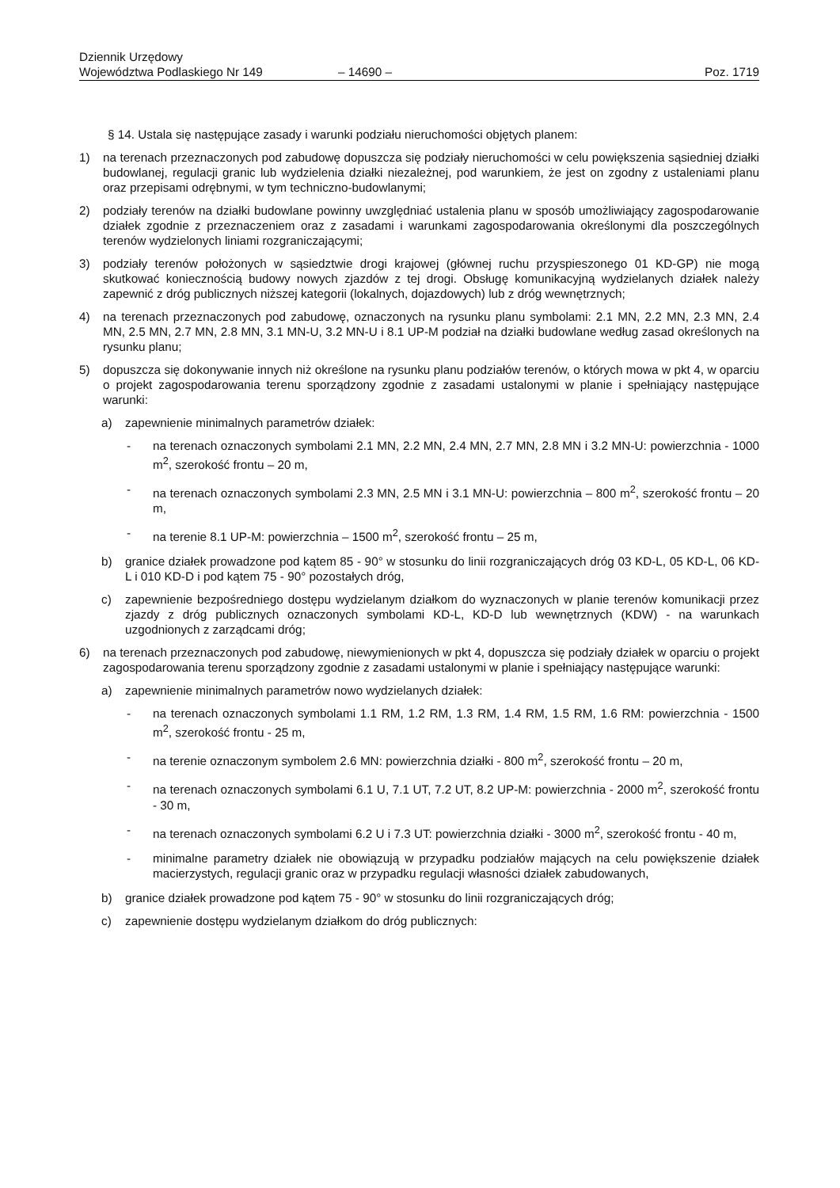Dziennik Urzędowy
Województwa Podlaskiego Nr 149
– 14690 –
Poz. 1719
§ 14. Ustala się następujące zasady i warunki podziału nieruchomości objętych planem:
1) na terenach przeznaczonych pod zabudowę dopuszcza się podziały nieruchomości w celu powiększenia sąsiedniej działki budowlanej, regulacji granic lub wydzielenia działki niezależnej, pod warunkiem, że jest on zgodny z ustaleniami planu oraz przepisami odrębnymi, w tym techniczno-budowlanymi;
2) podziały terenów na działki budowlane powinny uwzględniać ustalenia planu w sposób umożliwiający zagospodarowanie działek zgodnie z przeznaczeniem oraz z zasadami i warunkami zagospodarowania określonymi dla poszczególnych terenów wydzielonych liniami rozgraniczającymi;
3) podziały terenów położonych w sąsiedztwie drogi krajowej (głównej ruchu przyspieszonego 01 KD-GP) nie mogą skutkować koniecznością budowy nowych zjazdów z tej drogi. Obsługę komunikacyjną wydzielanych działek należy zapewnić z dróg publicznych niższej kategorii (lokalnych, dojazdowych) lub z dróg wewnętrznych;
4) na terenach przeznaczonych pod zabudowę, oznaczonych na rysunku planu symbolami: 2.1 MN, 2.2 MN, 2.3 MN, 2.4 MN, 2.5 MN, 2.7 MN, 2.8 MN, 3.1 MN-U, 3.2 MN-U i 8.1 UP-M podział na działki budowlane według zasad określonych na rysunku planu;
5) dopuszcza się dokonywanie innych niż określone na rysunku planu podziałów terenów, o których mowa w pkt 4, w oparciu o projekt zagospodarowania terenu sporządzony zgodnie z zasadami ustalonymi w planie i spełniający następujące warunki:
a) zapewnienie minimalnych parametrów działek:
- na terenach oznaczonych symbolami 2.1 MN, 2.2 MN, 2.4 MN, 2.7 MN, 2.8 MN i 3.2 MN-U: powierzchnia - 1000 m<sup>2</sup>, szerokość frontu – 20 m,
- na terenach oznaczonych symbolami 2.3 MN, 2.5 MN i 3.1 MN-U: powierzchnia – 800 m<sup>2</sup>, szerokość frontu – 20 m,
- na terenie 8.1 UP-M: powierzchnia – 1500 m<sup>2</sup>, szerokość frontu – 25 m,
b) granice działek prowadzone pod kątem 85 - 90° w stosunku do linii rozgraniczających dróg 03 KD-L, 05 KD-L, 06 KD-L i 010 KD-D i pod kątem 75 - 90° pozostałych dróg,
c) zapewnienie bezpośredniego dostępu wydzielanym działkom do wyznaczonych w planie terenów komunikacji przez zjazdy z dróg publicznych oznaczonych symbolami KD-L, KD-D lub wewnętrznych (KDW) - na warunkach uzgodnionych z zarządcami dróg;
6) na terenach przeznaczonych pod zabudowę, niewymienionych w pkt 4, dopuszcza się podziały działek w oparciu o projekt zagospodarowania terenu sporządzony zgodnie z zasadami ustalonymi w planie i spełniający następujące warunki:
a) zapewnienie minimalnych parametrów nowo wydzielanych działek:
- na terenach oznaczonych symbolami 1.1 RM, 1.2 RM, 1.3 RM, 1.4 RM, 1.5 RM, 1.6 RM: powierzchnia - 1500 m<sup>2</sup>, szerokość frontu - 25 m,
- na terenie oznaczonym symbolem 2.6 MN: powierzchnia działki - 800 m<sup>2</sup>, szerokość frontu – 20 m,
- na terenach oznaczonych symbolami 6.1 U, 7.1 UT, 7.2 UT, 8.2 UP-M: powierzchnia - 2000 m<sup>2</sup>, szerokość frontu - 30 m,
- na terenach oznaczonych symbolami 6.2 U i 7.3 UT: powierzchnia działki - 3000 m<sup>2</sup>, szerokość frontu - 40 m,
- minimalne parametry działek nie obowiązują w przypadku podziałów mających na celu powiększenie działek macierzystych, regulacji granic oraz w przypadku regulacji własności działek zabudowanych,
b) granice działek prowadzone pod kątem 75 - 90° w stosunku do linii rozgraniczających dróg;
c) zapewnienie dostępu wydzielanym działkom do dróg publicznych: